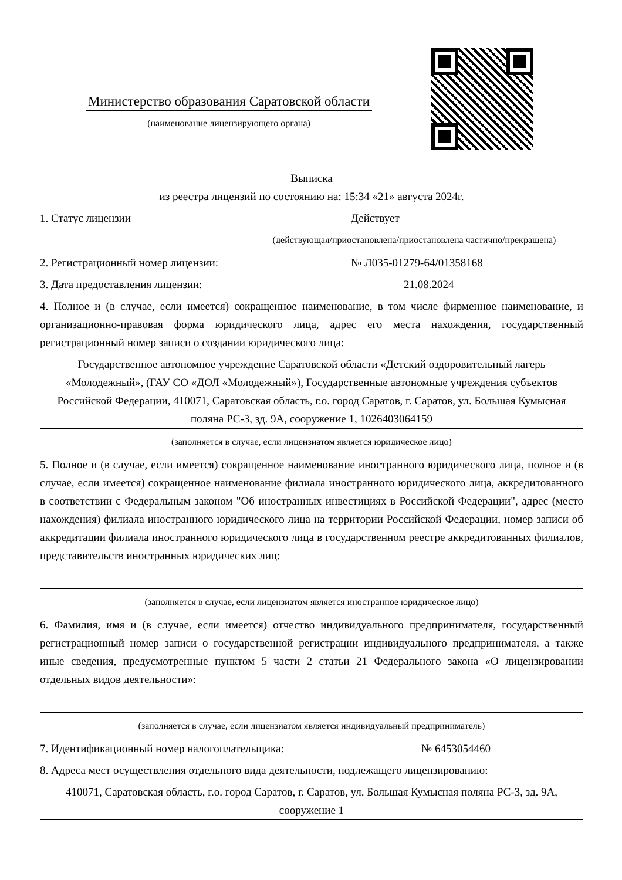Министерство образования Саратовской области
(наименование лицензирующего органа)
Выписка
из реестра лицензий по состоянию на: 15:34 «21» августа 2024г.
1. Статус лицензии Действует
(действующая/приостановлена/приостановлена частично/прекращена)
2. Регистрационный номер лицензии: № Л035-01279-64/01358168
3. Дата предоставления лицензии: 21.08.2024
4. Полное и (в случае, если имеется) сокращенное наименование, в том числе фирменное наименование, и организационно-правовая форма юридического лица, адрес его места нахождения, государственный регистрационный номер записи о создании юридического лица:
Государственное автономное учреждение Саратовской области «Детский оздоровительный лагерь «Молодежный», (ГАУ СО «ДОЛ «Молодежный»), Государственные автономные учреждения субъектов Российской Федерации, 410071, Саратовская область, г.о. город Саратов, г. Саратов, ул. Большая Кумысная поляна РС-3, зд. 9А, сооружение 1, 1026403064159
(заполняется в случае, если лицензиатом является юридическое лицо)
5. Полное и (в случае, если имеется) сокращенное наименование иностранного юридического лица, полное и (в случае, если имеется) сокращенное наименование филиала иностранного юридического лица, аккредитованного в соответствии с Федеральным законом "Об иностранных инвестициях в Российской Федерации", адрес (место нахождения) филиала иностранного юридического лица на территории Российской Федерации, номер записи об аккредитации филиала иностранного юридического лица в государственном реестре аккредитованных филиалов, представительств иностранных юридических лиц:
(заполняется в случае, если лицензиатом является иностранное юридическое лицо)
6. Фамилия, имя и (в случае, если имеется) отчество индивидуального предпринимателя, государственный регистрационный номер записи о государственной регистрации индивидуального предпринимателя, а также иные сведения, предусмотренные пунктом 5 части 2 статьи 21 Федерального закона «О лицензировании отдельных видов деятельности»:
(заполняется в случае, если лицензиатом является индивидуальный предприниматель)
7. Идентификационный номер налогоплательщика: № 6453054460
8. Адреса мест осуществления отдельного вида деятельности, подлежащего лицензированию:
410071, Саратовская область, г.о. город Саратов, г. Саратов, ул. Большая Кумысная поляна РС-3, зд. 9А, сооружение 1